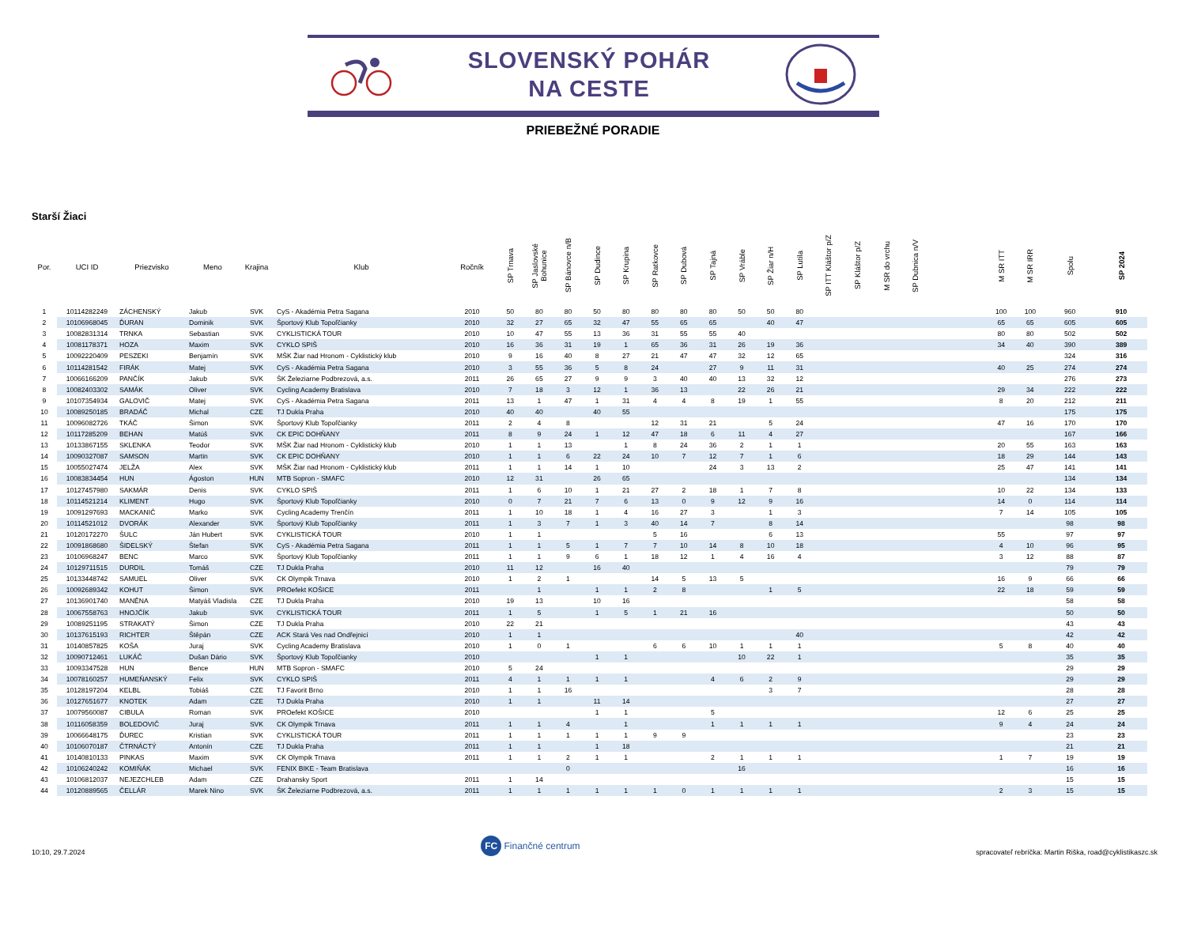SLOVENSKÝ POHÁR
NA CESTE
PRIEBEŽNÉ PORADIE
Starší Žiaci
| Por. | UCI ID | Priezvisko | Meno | Krajina | Klub | Ročník | SP Trnava | SP Jaslovské Bohunice | SP Bánovce n/B | SP Dudince | SP Krupina | SP Ratkovce | SP Dubová | SP Tajná | SP Vráble | SP Žiar n/H | SP Lutila | SP ITT Kláštor p/Z | SP Kláštor p/Z | M SR do vrchu | SP Dubnica n/V | | M SR ITT | M SR IRR | Spolu | SP 2024 |
| --- | --- | --- | --- | --- | --- | --- | --- | --- | --- | --- | --- | --- | --- | --- | --- | --- | --- | --- | --- | --- | --- | --- | --- | --- | --- | --- |
| 1 | 10114282249 | ZÁCHENSKÝ | Jakub | SVK | CyS - Akadémia Petra Sagana | 2010 | 50 | 80 | 80 | 50 | 80 | 80 | 80 | 80 | 50 | 50 | 80 | | | | | | 100 | 100 | 960 | 910 |
| 2 | 10106968045 | ĎURAN | Dominik | SVK | Športový Klub Topoľčianky | 2010 | 32 | 27 | 65 | 32 | 47 | 55 | 65 | 65 | | 40 | 47 | | | | | | 65 | 65 | 605 | 605 |
| 3 | 10082831314 | TRNKA | Sebastian | SVK | CYKLISTICKÁ TOUR | 2010 | 10 | 47 | 55 | 13 | 36 | 31 | 55 | 55 | 40 | | | | | | | | 80 | 80 | 502 | 502 |
| 4 | 10081178371 | HOZA | Maxim | SVK | CYKLO SPIŠ | 2010 | 16 | 36 | 31 | 19 | 1 | 65 | 36 | 31 | 26 | 19 | 36 | | | | | | 34 | 40 | 390 | 389 |
| 5 | 10092220409 | PESZEKI | Benjamín | SVK | MŠK Žiar nad Hronom - Cyklistický klub | 2010 | 9 | 16 | 40 | 8 | 27 | 21 | 47 | 47 | 32 | 12 | 65 | | | | | | | | 324 | 316 |
| 6 | 10114281542 | FIRÁK | Matej | SVK | CyS - Akadémia Petra Sagana | 2010 | 3 | 55 | 36 | 5 | 8 | 24 | | 27 | 9 | 11 | 31 | | | | | | 40 | 25 | 274 | 274 |
| 7 | 10066166209 | PANČÍK | Jakub | SVK | ŠK Železiarne Podbrezová, a.s. | 2011 | 26 | 65 | 27 | 9 | 9 | 3 | 40 | 40 | 13 | 32 | 12 | | | | | | | | 276 | 273 |
| 8 | 10082403302 | SAMÁK | Oliver | SVK | Cycling Academy Bratislava | 2010 | 7 | 18 | 3 | 12 | 1 | 36 | 13 | | 22 | 26 | 21 | | | | | | 29 | 34 | 222 | 222 |
| 9 | 10107354934 | GALOVIČ | Matej | SVK | CyS - Akadémia Petra Sagana | 2011 | 13 | 1 | 47 | 1 | 31 | 4 | 4 | 8 | 19 | 1 | 55 | | | | | | 8 | 20 | 212 | 211 |
| 10 | 10089250185 | BRADÁČ | Michal | CZE | TJ Dukla Praha | 2010 | 40 | 40 | | 40 | 55 | | | | | | | | | | | | | | 175 | 175 |
| 11 | 10096082726 | TKÁČ | Šimon | SVK | Športový Klub Topoľčianky | 2011 | 2 | 4 | 8 | | | 12 | 31 | 21 | | 5 | 24 | | | | | | 47 | 16 | 170 | 170 |
| 12 | 10117285209 | BEHAN | Matúš | SVK | CK EPIC DOHŇANY | 2011 | 8 | 9 | 24 | 1 | 12 | 47 | 18 | 6 | 11 | 4 | 27 | | | | | | | | 167 | 166 |
| 13 | 10133867155 | SKLENKA | Teodor | SVK | MŠK Žiar nad Hronom - Cyklistický klub | 2010 | 1 | 1 | 13 | | 1 | 8 | 24 | 36 | 2 | 1 | 1 | | | | | | 20 | 55 | 163 | 163 |
| 14 | 10090327087 | SAMSON | Martin | SVK | CK EPIC DOHŇANY | 2010 | 1 | 1 | 6 | 22 | 24 | 10 | 7 | 12 | 7 | 1 | 6 | | | | | | 18 | 29 | 144 | 143 |
| 15 | 10055027474 | JELŽA | Alex | SVK | MŠK Žiar nad Hronom - Cyklistický klub | 2011 | 1 | 1 | 14 | 1 | 10 | | | 24 | 3 | 13 | 2 | | | | | | 25 | 47 | 141 | 141 |
| 16 | 10083834454 | HUN | Ágoston | HUN | MTB Sopron - SMAFC | 2010 | 12 | 31 | | 26 | 65 | | | | | | | | | | | | | | 134 | 134 |
| 17 | 10127457980 | SAKMÁR | Denis | SVK | CYKLO SPIŠ | 2011 | 1 | 6 | 10 | 1 | 21 | 27 | 2 | 18 | 1 | 7 | 8 | | | | | | 10 | 22 | 134 | 133 |
| 18 | 10114521214 | KLIMENT | Hugo | SVK | Športový Klub Topoľčianky | 2010 | 0 | 7 | 21 | 7 | 6 | 13 | 0 | 9 | 12 | 9 | 16 | | | | | | 14 | 0 | 114 | 114 |
| 19 | 10091297693 | MACKANIČ | Marko | SVK | Cycling Academy Trenčín | 2011 | 1 | 10 | 18 | 1 | 4 | 16 | 27 | 3 | | 1 | 3 | | | | | | 7 | 14 | 105 | 105 |
| 20 | 10114521012 | DVORÁK | Alexander | SVK | Športový Klub Topoľčianky | 2011 | 1 | 3 | 7 | 1 | 3 | 40 | 14 | 7 | | 8 | 14 | | | | | | | | 98 | 98 |
| 21 | 10120172270 | ŠULC | Ján Hubert | SVK | CYKLISTICKÁ TOUR | 2010 | 1 | 1 | | | | 5 | 16 | | | 6 | 13 | | | | | | 55 | | 97 | 97 |
| 22 | 10091868680 | ŠIDELSKÝ | Štefan | SVK | CyS - Akadémia Petra Sagana | 2011 | 1 | 1 | 5 | 1 | 7 | 7 | 10 | 14 | 8 | 10 | 18 | | | | | | 4 | 10 | 96 | 95 |
| 23 | 10106968247 | BENC | Marco | SVK | Športový Klub Topoľčianky | 2011 | 1 | 1 | 9 | 6 | 1 | 18 | 12 | 1 | 4 | 16 | 4 | | | | | | 3 | 12 | 88 | 87 |
| 24 | 10129711515 | DURDIL | Tomáš | CZE | TJ Dukla Praha | 2010 | 11 | 12 | | 16 | 40 | | | | | | | | | | | | | | 79 | 79 |
| 25 | 10133448742 | SAMUEL | Oliver | SVK | CK Olympik Trnava | 2010 | 1 | 2 | 1 | | | 14 | 5 | 13 | 5 | | | | | | | | 16 | 9 | 66 | 66 |
| 26 | 10092689342 | KOHUT | Šimon | SVK | PROefekt KOŠICE | 2011 | | 1 | | 1 | 1 | 2 | 8 | | | 1 | 5 | | | | | | 22 | 18 | 59 | 59 |
| 27 | 10136901740 | MANĚNA | Matyáš Vladisla | CZE | TJ Dukla Praha | 2010 | 19 | 13 | | 10 | 16 | | | | | | | | | | | | | | 58 | 58 |
| 28 | 10067558763 | HNOJČÍK | Jakub | SVK | CYKLISTICKÁ TOUR | 2011 | 1 | 5 | | 1 | 5 | 1 | 21 | 16 | | | | | | | | | | | 50 | 50 |
| 29 | 10089251195 | STRAKATÝ | Šimon | CZE | TJ Dukla Praha | 2010 | 22 | 21 | | | | | | | | | | | | | | | | | 43 | 43 |
| 30 | 10137615193 | RICHTER | Štěpán | CZE | ACK Stará Ves nad Ondřejnicí | 2010 | 1 | 1 | | | | | | | | | 40 | | | | | | | | 42 | 42 |
| 31 | 10140857825 | KOŠA | Juraj | SVK | Cycling Academy Bratislava | 2010 | 1 | 0 | 1 | | | 6 | 6 | 10 | 1 | 1 | 1 | | | | | | 5 | 8 | 40 | 40 |
| 32 | 10090712461 | LUKÁČ | Dušan Dário | SVK | Športový Klub Topoľčianky | 2010 | | | | 1 | 1 | | | | 10 | 22 | 1 | | | | | | | | 35 | 35 |
| 33 | 10093347528 | HUN | Bence | HUN | MTB Sopron - SMAFC | 2010 | 5 | 24 | | | | | | | | | | | | | | | | | 29 | 29 |
| 34 | 10078160257 | HUMEŇANSKÝ | Felix | SVK | CYKLO SPIŠ | 2011 | 4 | 1 | 1 | 1 | 1 | | | 4 | 6 | 2 | 9 | | | | | | | | 29 | 29 |
| 35 | 10128197204 | KELBL | Tobiáš | CZE | TJ Favorit Brno | 2010 | 1 | 1 | 16 | | | | | | | 3 | 7 | | | | | | | | 28 | 28 |
| 36 | 10127651677 | KNOTEK | Adam | CZE | TJ Dukla Praha | 2010 | 1 | 1 | | 11 | 14 | | | | | | | | | | | | | | 27 | 27 |
| 37 | 10079560087 | CIBULA | Roman | SVK | PROefekt KOŠICE | 2010 | | | | 1 | 1 | | | 5 | | | | | | | | | 12 | 6 | 25 | 25 |
| 38 | 10116058359 | BOLEDOVIČ | Juraj | SVK | CK Olympik Trnava | 2011 | 1 | 1 | 4 | | 1 | | | 1 | 1 | 1 | 1 | | | | | | 9 | 4 | 24 | 24 |
| 39 | 10066648175 | ĎUREC | Kristian | SVK | CYKLISTICKÁ TOUR | 2011 | 1 | 1 | 1 | 1 | 1 | 9 | 9 | | | | | | | | | | | | 23 | 23 |
| 40 | 10106070187 | ČTRNÁCTÝ | Antonín | CZE | TJ Dukla Praha | 2011 | 1 | 1 | | 1 | 18 | | | | | | | | | | | | | | 21 | 21 |
| 41 | 10140810133 | PINKAS | Maxim | SVK | CK Olympik Trnava | 2011 | 1 | 1 | 2 | 1 | 1 | | | 2 | 1 | 1 | 1 | | | | | | 1 | 7 | 19 | 19 |
| 42 | 10106240242 | KOMIŇÁK | Michael | SVK | FENIX BIKE - Team Bratislava | | | | 0 | | | | | | 16 | | | | | | | | | | 16 | 16 |
| 43 | 10106812037 | NEJEZCHLEB | Adam | CZE | Drahansky Sport | 2011 | 1 | 14 | | | | | | | | | | | | | | | | | 15 | 15 |
| 44 | 10120889565 | ČELLÁR | Marek Nino | SVK | ŠK Železiarne Podbrezová, a.s. | 2011 | 1 | 1 | 1 | 1 | 1 | 1 | 0 | 1 | 1 | 1 | 1 | | | | | | 2 | 3 | 15 | 15 |
10:10, 29.7.2024
FC Finančné centrum
spracovateľ rebríčka: Martin Riška, road@cyklistikaszc.sk